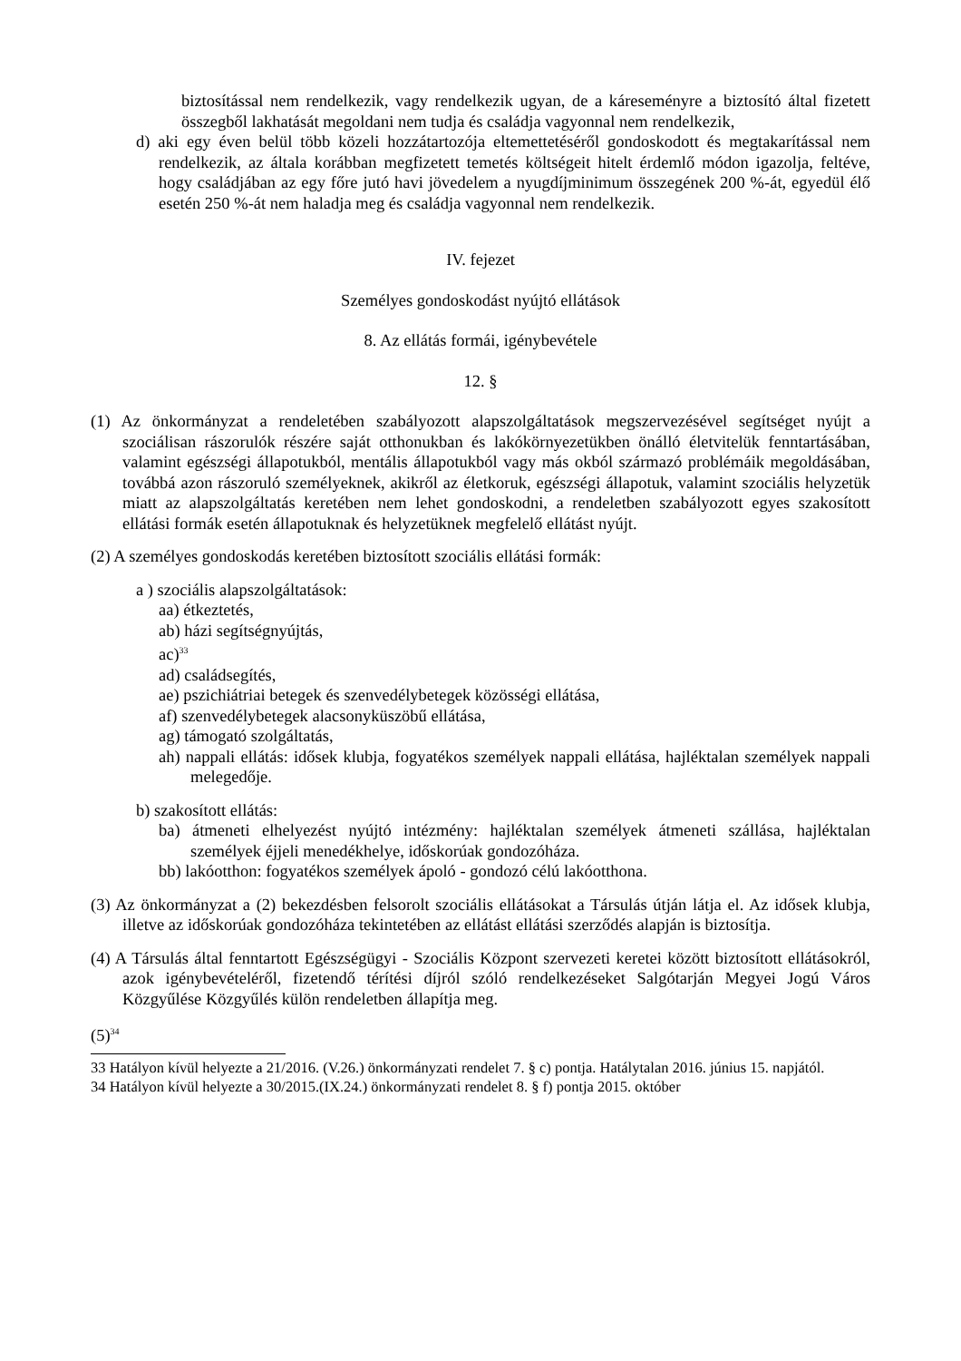biztosítással nem rendelkezik, vagy rendelkezik ugyan, de a káreseményre a biztosító által fizetett összegből lakhatását megoldani nem tudja és családja vagyonnal nem rendelkezik,
d) aki egy éven belül több közeli hozzátartozója eltemettetéséről gondoskodott és megtakarítással nem rendelkezik, az általa korábban megfizetett temetés költségeit hitelt érdemlő módon igazolja, feltéve, hogy családjában az egy főre jutó havi jövedelem a nyugdíjminimum összegének 200 %-át, egyedül élő esetén 250 %-át nem haladja meg és családja vagyonnal nem rendelkezik.
IV. fejezet
Személyes gondoskodást nyújtó ellátások
8. Az ellátás formái, igénybevétele
12. §
(1) Az önkormányzat a rendeletében szabályozott alapszolgáltatások megszervezésével segítséget nyújt a szociálisan rászorulók részére saját otthonukban és lakókörnyezetükben önálló életvitelük fenntartásában, valamint egészségi állapotukból, mentális állapotukból vagy más okból származó problémáik megoldásában, továbbá azon rászoruló személyeknek, akikről az életkoruk, egészségi állapotuk, valamint szociális helyzetük miatt az alapszolgáltatás keretében nem lehet gondoskodni, a rendeletben szabályozott egyes szakosított ellátási formák esetén állapotuknak és helyzetüknek megfelelő ellátást nyújt.
(2) A személyes gondoskodás keretében biztosított szociális ellátási formák:
a ) szociális alapszolgáltatások:
aa) étkeztetés,
ab) házi segítségnyújtás,
ac)<sup>33</sup>
ad) családsegítés,
ae) pszichiátriai betegek és szenvedélybetegek közösségi ellátása,
af) szenvedélybetegek alacsonyküszöbű ellátása,
ag) támogató szolgáltatás,
ah) nappali ellátás: idősek klubja, fogyatékos személyek nappali ellátása, hajléktalan személyek nappali melegedője.
b) szakosított ellátás:
ba) átmeneti elhelyezést nyújtó intézmény: hajléktalan személyek átmeneti szállása, hajléktalan személyek éjjeli menedékhelye, időskorúak gondozóháza.
bb) lakóotthon: fogyatékos személyek ápoló - gondozó célú lakóotthona.
(3) Az önkormányzat a (2) bekezdésben felsorolt szociális ellátásokat a Társulás útján látja el. Az idősek klubja, illetve az időskorúak gondozóháza tekintetében az ellátást ellátási szerződés alapján is biztosítja.
(4) A Társulás által fenntartott Egészségügyi - Szociális Központ szervezeti keretei között biztosított ellátásokról, azok igénybevételéről, fizetendő térítési díjról szóló rendelkezéseket Salgótarján Megyei Jogú Város Közgyűlése Közgyűlés külön rendeletben állapítja meg.
(5)<sup>34</sup>
33 Hatályon kívül helyezte a 21/2016. (V.26.) önkormányzati rendelet 7. § c) pontja. Hatálytalan 2016. június 15. napjától.
34 Hatályon kívül helyezte a 30/2015.(IX.24.) önkormányzati rendelet 8. § f) pontja 2015. október